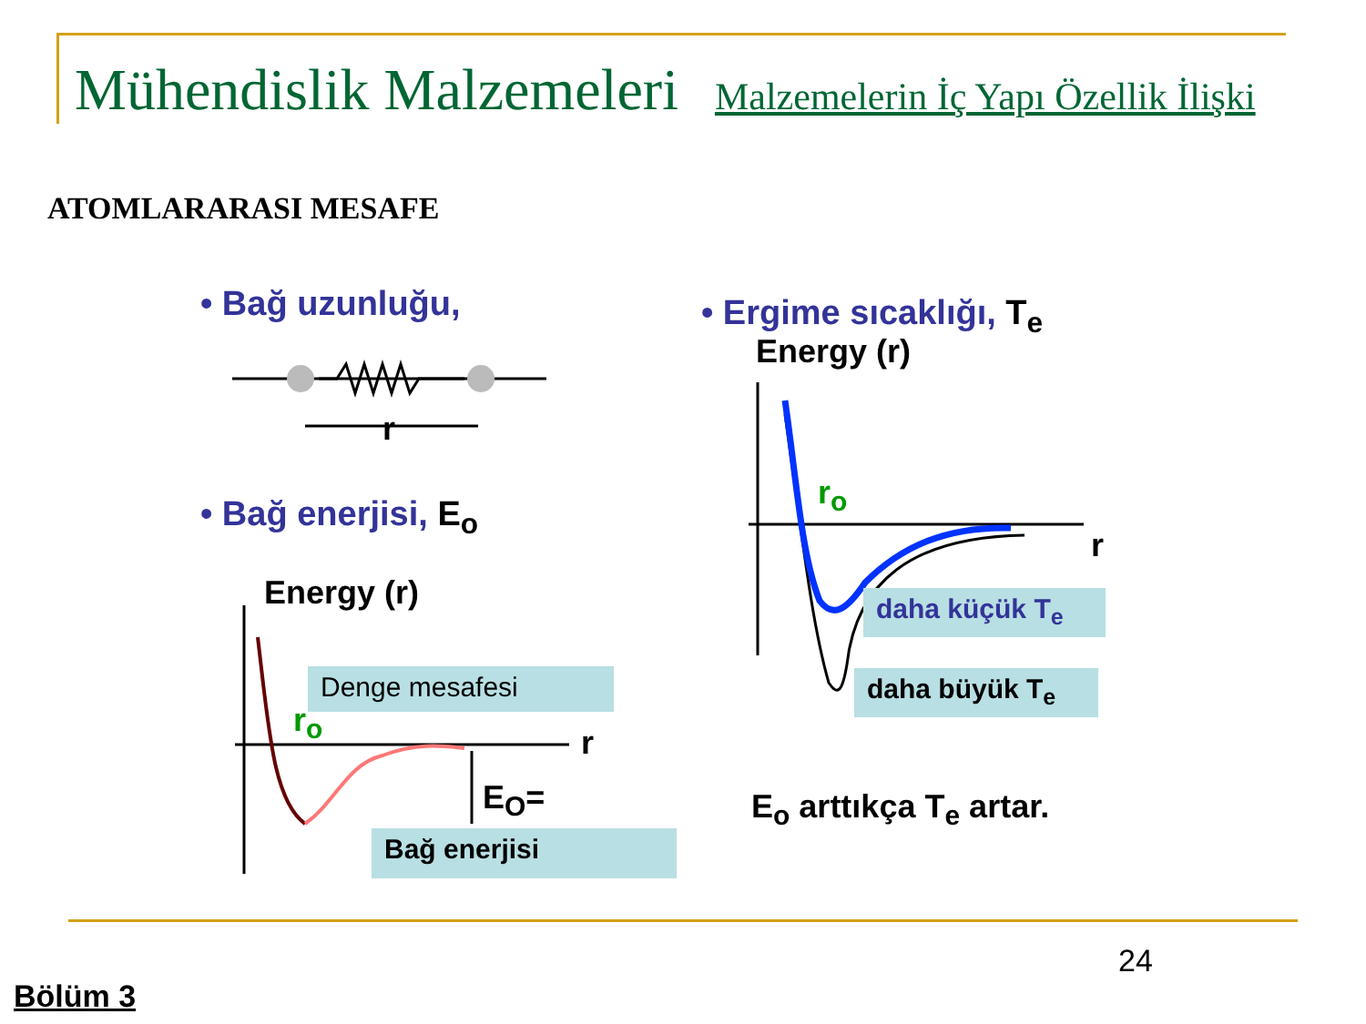Mühendislik Malzemeleri Malzemelerin İç Yapı Özellik İlişki
ATOMLARARASI MESAFE
• Bağ uzunluğu,
r
• Bağ enerjisi, E<sub>o</sub>
Energy (r)
Denge mesafesi
r<sub>o</sub>
r
E<sub>O</sub>=
Bağ enerjisi
• Ergime sıcaklığı, T<sub>e</sub>
Energy (r)
r<sub>o</sub>
r
daha küçük T<sub>e</sub>
daha büyük T<sub>e</sub>
E<sub>o</sub> arttıkça T<sub>e</sub> artar.
24
Bölüm 3